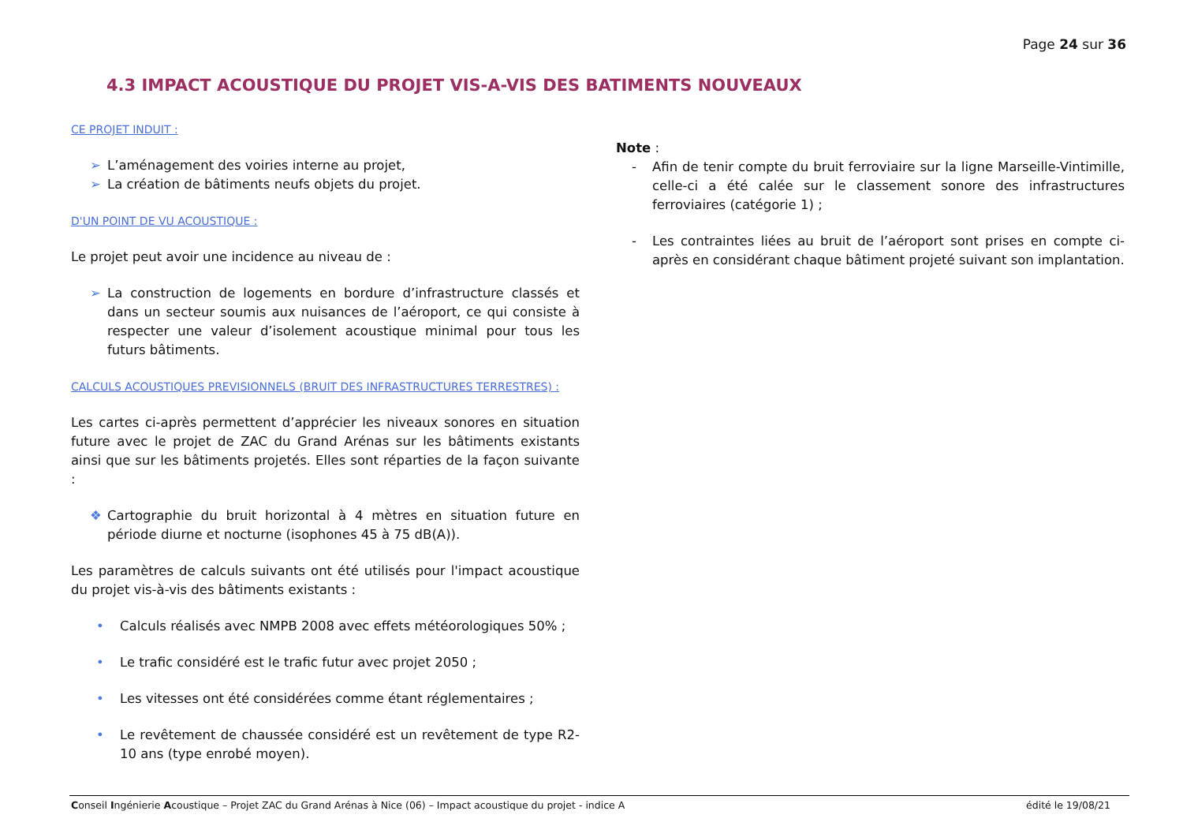Page 24 sur 36
4.3 IMPACT ACOUSTIQUE DU PROJET VIS-A-VIS DES BATIMENTS NOUVEAUX
CE PROJET INDUIT :
➢ L’aménagement des voiries interne au projet,
➢ La création de bâtiments neufs objets du projet.
D'UN POINT DE VU ACOUSTIQUE :
Le projet peut avoir une incidence au niveau de :
➢ La construction de logements en bordure d’infrastructure classés et dans un secteur soumis aux nuisances de l’aéroport, ce qui consiste à respecter une valeur d’isolement acoustique minimal pour tous les futurs bâtiments.
CALCULS ACOUSTIQUES PREVISIONNELS (BRUIT DES INFRASTRUCTURES TERRESTRES) :
Les cartes ci-après permettent d’apprécier les niveaux sonores en situation future avec le projet de ZAC du Grand Arénas sur les bâtiments existants ainsi que sur les bâtiments projetés. Elles sont réparties de la façon suivante :
❖ Cartographie du bruit horizontal à 4 mètres en situation future en période diurne et nocturne (isophones 45 à 75 dB(A)).
Les paramètres de calculs suivants ont été utilisés pour l'impact acoustique du projet vis-à-vis des bâtiments existants :
• Calculs réalisés avec NMPB 2008 avec effets météorologiques 50% ;
• Le trafic considéré est le trafic futur avec projet 2050 ;
• Les vitesses ont été considérées comme étant réglementaires ;
• Le revêtement de chaussée considéré est un revêtement de type R2-10 ans (type enrobé moyen).
Note :
- Afin de tenir compte du bruit ferroviaire sur la ligne Marseille-Vintimille, celle-ci a été calée sur le classement sonore des infrastructures ferroviaires (catégorie 1) ;
- Les contraintes liées au bruit de l’aéroport sont prises en compte ci-après en considérant chaque bâtiment projeté suivant son implantation.
Conseil Ingénierie Acoustique – Projet ZAC du Grand Arénas à Nice (06) – Impact acoustique du projet - indice A édité le 19/08/21